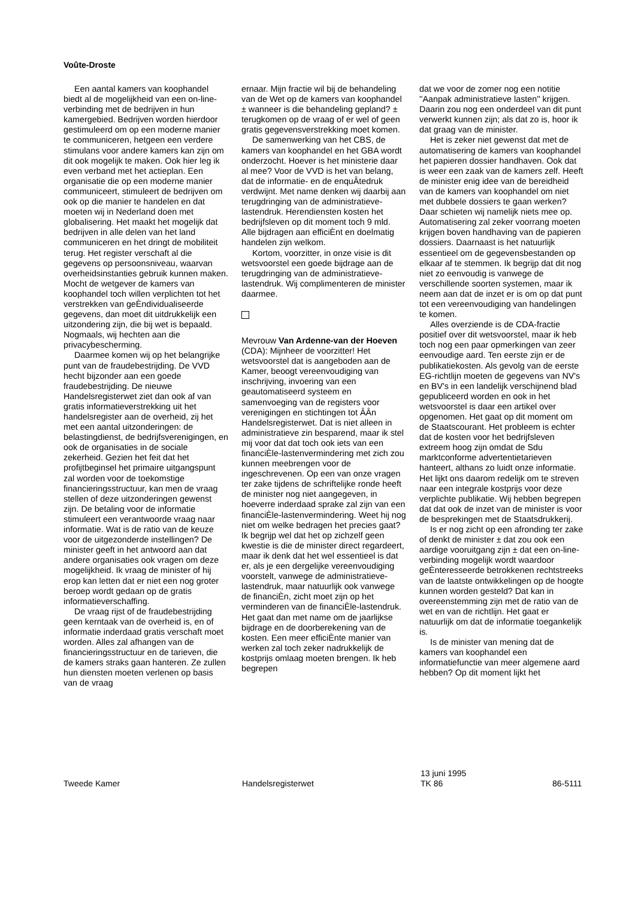Voûte-Droste
Een aantal kamers van koophandel biedt al de mogelijkheid van een on-line-verbinding met de bedrijven in hun kamergebied. Bedrijven worden hierdoor gestimuleerd om op een moderne manier te communiceren, hetgeen een verdere stimulans voor andere kamers kan zijn om dit ook mogelijk te maken. Ook hier leg ik even verband met het actieplan. Een organisatie die op een moderne manier communiceert, stimuleert de bedrijven om ook op die manier te handelen en dat moeten wij in Nederland doen met globalisering. Het maakt het mogelijk dat bedrijven in alle delen van het land communiceren en het dringt de mobiliteit terug. Het register verschaft al die gegevens op persoonsniveau, waarvan overheidsinstanties gebruik kunnen maken. Mocht de wetgever de kamers van koophandel toch willen verplichten tot het verstrekken van geÈndividualiseerde gegevens, dan moet dit uitdrukkelijk een uitzondering zijn, die bij wet is bepaald. Nogmaals, wij hechten aan die privacybescherming.
Daarmee komen wij op het belangrijke punt van de fraudebestrijding. De VVD hecht bijzonder aan een goede fraudebestrijding. De nieuwe Handelsregisterwet ziet dan ook af van gratis informatieverstrekking uit het handelsregister aan de overheid, zij het met een aantal uitzonderingen: de belastingdienst, de bedrijfsverenigingen, en ook de organisaties in de sociale zekerheid. Gezien het feit dat het profijtbeginsel het primaire uitgangspunt zal worden voor de toekomstige financieringsstructuur, kan men de vraag stellen of deze uitzonderingen gewenst zijn. De betaling voor de informatie stimuleert een verantwoorde vraag naar informatie. Wat is de ratio van de keuze voor de uitgezonderde instellingen? De minister geeft in het antwoord aan dat andere organisaties ook vragen om deze mogelijkheid. Ik vraag de minister of hij erop kan letten dat er niet een nog groter beroep wordt gedaan op de gratis informatieverschaffing.
De vraag rijst of de fraudebestrijding geen kerntaak van de overheid is, en of informatie inderdaad gratis verschaft moet worden. Alles zal afhangen van de financieringsstructuur en de tarieven, die de kamers straks gaan hanteren. Ze zullen hun diensten moeten verlenen op basis van de vraag
ernaar. Mijn fractie wil bij de behandeling van de Wet op de kamers van koophandel ± wanneer is die behandeling gepland? ± terugkomen op de vraag of er wel of geen gratis gegevensverstrekking moet komen.
De samenwerking van het CBS, de kamers van koophandel en het GBA wordt onderzocht. Hoever is het ministerie daar al mee? Voor de VVD is het van belang, dat de informatie- en de enquÂtedruk verdwijnt. Met name denken wij daarbij aan terugdringing van de administratieve-lastendruk. Herendiensten kosten het bedrijfsleven op dit moment toch 9 mld. Alle bijdragen aan efficiÈnt en doelmatig handelen zijn welkom.
Kortom, voorzitter, in onze visie is dit wetsvoorstel een goede bijdrage aan de terugdringing van de administratieve-lastendruk. Wij complimenteren de minister daarmee.
Mevrouw Van Ardenne-van der Hoeven (CDA): Mijnheer de voorzitter! Het wetsvoorstel dat is aangeboden aan de Kamer, beoogt vereenvoudiging van inschrijving, invoering van een geautomatiseerd systeem en samenvoeging van de registers voor verenigingen en stichtingen tot ÂÂn Handelsregisterwet. Dat is niet alleen in administratieve zin besparend, maar ik stel mij voor dat dat toch ook iets van een financiÈle-lastenvermindering met zich zou kunnen meebrengen voor de ingeschrevenen. Op een van onze vragen ter zake tijdens de schriftelijke ronde heeft de minister nog niet aangegeven, in hoeverre inderdaad sprake zal zijn van een financiÈle-lastenvermindering. Weet hij nog niet om welke bedragen het precies gaat? Ik begrijp wel dat het op zichzelf geen kwestie is die de minister direct regardeert, maar ik denk dat het wel essentieel is dat er, als je een dergelijke vereenvoudiging voorstelt, vanwege de administratieve-lastendruk, maar natuurlijk ook vanwege de financiÈn, zicht moet zijn op het verminderen van de financiÈle-lastendruk. Het gaat dan met name om de jaarlijkse bijdrage en de doorberekening van de kosten. Een meer efficiÈnte manier van werken zal toch zeker nadrukkelijk de kostprijs omlaag moeten brengen. Ik heb begrepen
dat we voor de zomer nog een notitie ''Aanpak administratieve lasten'' krijgen. Daarin zou nog een onderdeel van dit punt verwerkt kunnen zijn; als dat zo is, hoor ik dat graag van de minister.
Het is zeker niet gewenst dat met de automatisering de kamers van koophandel het papieren dossier handhaven. Ook dat is weer een zaak van de kamers zelf. Heeft de minister enig idee van de bereidheid van de kamers van koophandel om niet met dubbele dossiers te gaan werken? Daar schieten wij namelijk niets mee op. Automatisering zal zeker voorrang moeten krijgen boven handhaving van de papieren dossiers. Daarnaast is het natuurlijk essentieel om de gegevensbestanden op elkaar af te stemmen. Ik begrijp dat dit nog niet zo eenvoudig is vanwege de verschillende soorten systemen, maar ik neem aan dat de inzet er is om op dat punt tot een vereenvoudiging van handelingen te komen.
Alles overziende is de CDA-fractie positief over dit wetsvoorstel, maar ik heb toch nog een paar opmerkingen van zeer eenvoudige aard. Ten eerste zijn er de publikatiekosten. Als gevolg van de eerste EG-richtlijn moeten de gegevens van NV's en BV's in een landelijk verschijnend blad gepubliceerd worden en ook in het wetsvoorstel is daar een artikel over opgenomen. Het gaat op dit moment om de Staatscourant. Het probleem is echter dat de kosten voor het bedrijfsleven extreem hoog zijn omdat de Sdu marktconforme advertentietarieven hanteert, althans zo luidt onze informatie. Het lijkt ons daarom redelijk om te streven naar een integrale kostprijs voor deze verplichte publikatie. Wij hebben begrepen dat dat ook de inzet van de minister is voor de besprekingen met de Staatsdrukkerij.
Is er nog zicht op een afronding ter zake of denkt de minister ± dat zou ook een aardige vooruitgang zijn ± dat een on-line-verbinding mogelijk wordt waardoor geÈnteresseerde betrokkenen rechtstreeks van de laatste ontwikkelingen op de hoogte kunnen worden gesteld? Dat kan in overeenstemming zijn met de ratio van de wet en van de richtlijn. Het gaat er natuurlijk om dat de informatie toegankelijk is.
Is de minister van mening dat de kamers van koophandel een informatiefunctie van meer algemene aard hebben? Op dit moment lijkt het
Tweede Kamer
Handelsregisterwet 13 juni 1995
TK 86
86-5111